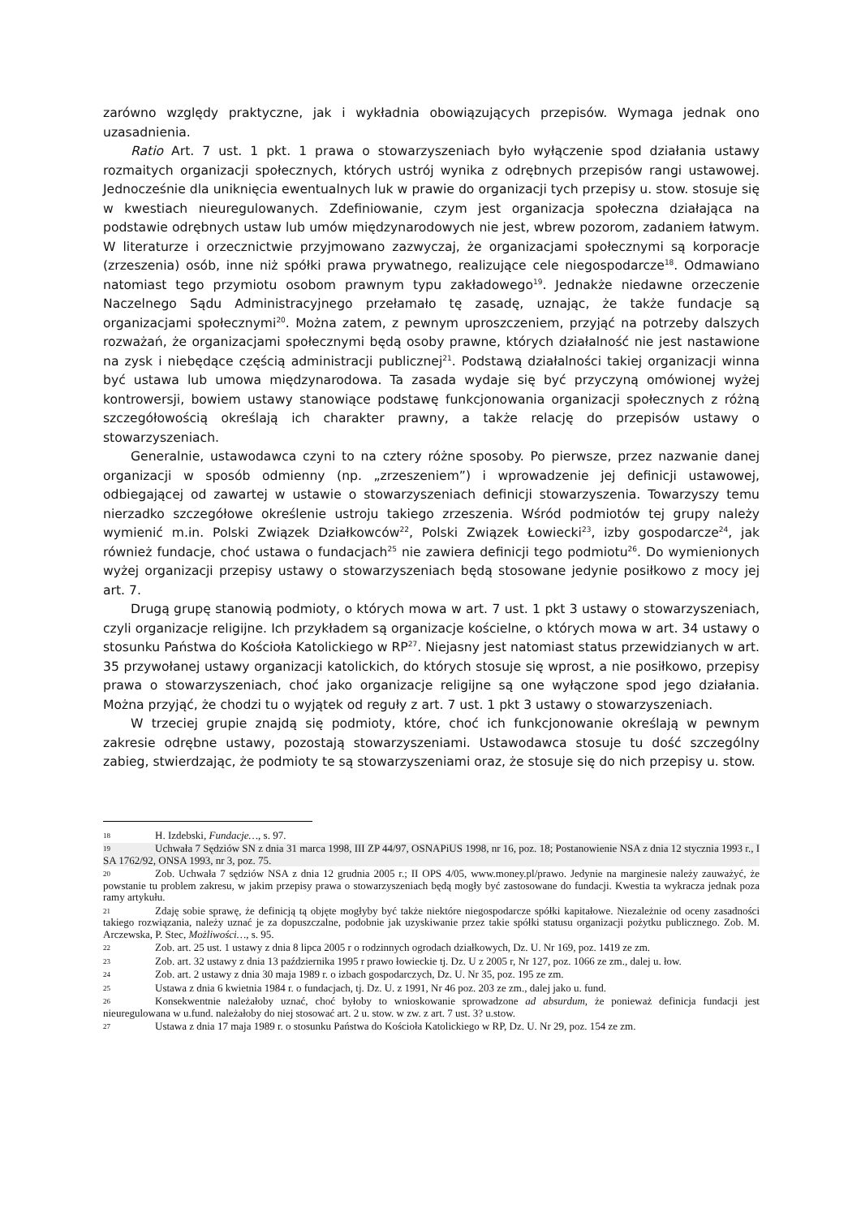zarówno względy praktyczne, jak i wykładnia obowiązujących przepisów. Wymaga jednak ono uzasadnienia.
Ratio Art. 7 ust. 1 pkt. 1 prawa o stowarzyszeniach było wyłączenie spod działania ustawy rozmaitych organizacji społecznych, których ustrój wynika z odrębnych przepisów rangi ustawowej. Jednocześnie dla uniknięcia ewentualnych luk w prawie do organizacji tych przepisy u. stow. stosuje się w kwestiach nieuregulowanych. Zdefiniowanie, czym jest organizacja społeczna działająca na podstawie odrębnych ustaw lub umów międzynarodowych nie jest, wbrew pozorom, zadaniem łatwym. W literaturze i orzecznictwie przyjmowano zazwyczaj, że organizacjami społecznymi są korporacje (zrzeszenia) osób, inne niż spółki prawa prywatnego, realizujące cele niegospodarcze<sup>18</sup>. Odmawiano natomiast tego przymiotu osobom prawnym typu zakładowego<sup>19</sup>. Jednakże niedawne orzeczenie Naczelnego Sądu Administracyjnego przełamało tę zasadę, uznając, że także fundacje są organizacjami społecznymi<sup>20</sup>. Można zatem, z pewnym uproszczeniem, przyjąć na potrzeby dalszych rozważań, że organizacjami społecznymi będą osoby prawne, których działalność nie jest nastawione na zysk i niebędące częścią administracji publicznej<sup>21</sup>. Podstawą działalności takiej organizacji winna być ustawa lub umowa międzynarodowa. Ta zasada wydaje się być przyczyną omówionej wyżej kontrowersji, bowiem ustawy stanowiące podstawę funkcjonowania organizacji społecznych z różną szczegółowością określają ich charakter prawny, a także relację do przepisów ustawy o stowarzyszeniach.
Generalnie, ustawodawca czyni to na cztery różne sposoby. Po pierwsze, przez nazwanie danej organizacji w sposób odmienny (np. „zrzeszeniem”) i wprowadzenie jej definicji ustawowej, odbiegającej od zawartej w ustawie o stowarzyszeniach definicji stowarzyszenia. Towarzyszy temu nierzadko szczegółowe określenie ustroju takiego zrzeszenia. Wśród podmiotów tej grupy należy wymienić m.in. Polski Związek Działkowców<sup>22</sup>, Polski Związek Łowiecki<sup>23</sup>, izby gospodarcze<sup>24</sup>, jak również fundacje, choć ustawa o fundacjach<sup>25</sup> nie zawiera definicji tego podmiotu<sup>26</sup>. Do wymienionych wyżej organizacji przepisy ustawy o stowarzyszeniach będą stosowane jedynie posiłkowo z mocy jej art. 7.
Drugą grupę stanowią podmioty, o których mowa w art. 7 ust. 1 pkt 3 ustawy o stowarzyszeniach, czyli organizacje religijne. Ich przykładem są organizacje kościelne, o których mowa w art. 34 ustawy o stosunku Państwa do Kościoła Katolickiego w RP<sup>27</sup>. Niejasny jest natomiast status przewidzianych w art. 35 przywołanej ustawy organizacji katolickich, do których stosuje się wprost, a nie posiłkowo, przepisy prawa o stowarzyszeniach, choć jako organizacje religijne są one wyłączone spod jego działania. Można przyjąć, że chodzi tu o wyjątek od reguły z art. 7 ust. 1 pkt 3 ustawy o stowarzyszeniach.
W trzeciej grupie znajdą się podmioty, które, choć ich funkcjonowanie określają w pewnym zakresie odrębne ustawy, pozostają stowarzyszeniami. Ustawodawca stosuje tu dość szczególny zabieg, stwierdzając, że podmioty te są stowarzyszeniami oraz, że stosuje się do nich przepisy u. stow.
18 H. Izdebski, Fundacje…, s. 97.
19 Uchwała 7 Sędziów SN z dnia 31 marca 1998, III ZP 44/97, OSNAPiUS 1998, nr 16, poz. 18; Postanowienie NSA z dnia 12 stycznia 1993 r., I SA 1762/92, ONSA 1993, nr 3, poz. 75.
20 Zob. Uchwała 7 sędziów NSA z dnia 12 grudnia 2005 r.; II OPS 4/05, www.money.pl/prawo. Jedynie na marginesie należy zauważyć, że powstanie tu problem zakresu, w jakim przepisy prawa o stowarzyszeniach będą mogły być zastosowane do fundacji. Kwestia ta wykracza jednak poza ramy artykułu.
21 Zdaję sobie sprawę, że definicją tą objęte mogłyby być także niektóre niegospodarcze spółki kapitałowe. Niezależnie od oceny zasadności takiego rozwiązania, należy uznać je za dopuszczalne, podobnie jak uzyskiwanie przez takie spółki statusu organizacji pożytku publicznego. Zob. M. Arczewska, P. Stec, Możliwości…, s. 95.
22 Zob. art. 25 ust. 1 ustawy z dnia 8 lipca 2005 r o rodzinnych ogrodach działkowych, Dz. U. Nr 169, poz. 1419 ze zm.
23 Zob. art. 32 ustawy z dnia 13 października 1995 r prawo łowieckie tj. Dz. U z 2005 r, Nr 127, poz. 1066 ze zm., dalej u. łow.
24 Zob. art. 2 ustawy z dnia 30 maja 1989 r. o izbach gospodarczych, Dz. U. Nr 35, poz. 195 ze zm.
25 Ustawa z dnia 6 kwietnia 1984 r. o fundacjach, tj. Dz. U. z 1991, Nr 46 poz. 203 ze zm., dalej jako u. fund.
26 Konsekwentnie należałoby uznać, choć byłoby to wnioskowanie sprowadzone ad absurdum, że ponieważ definicja fundacji jest nieuregulowana w u.fund. należałoby do niej stosować art. 2 u. stow. w zw. z art. 7 ust. 3? u.stow.
27 Ustawa z dnia 17 maja 1989 r. o stosunku Państwa do Kościoła Katolickiego w RP, Dz. U. Nr 29, poz. 154 ze zm.